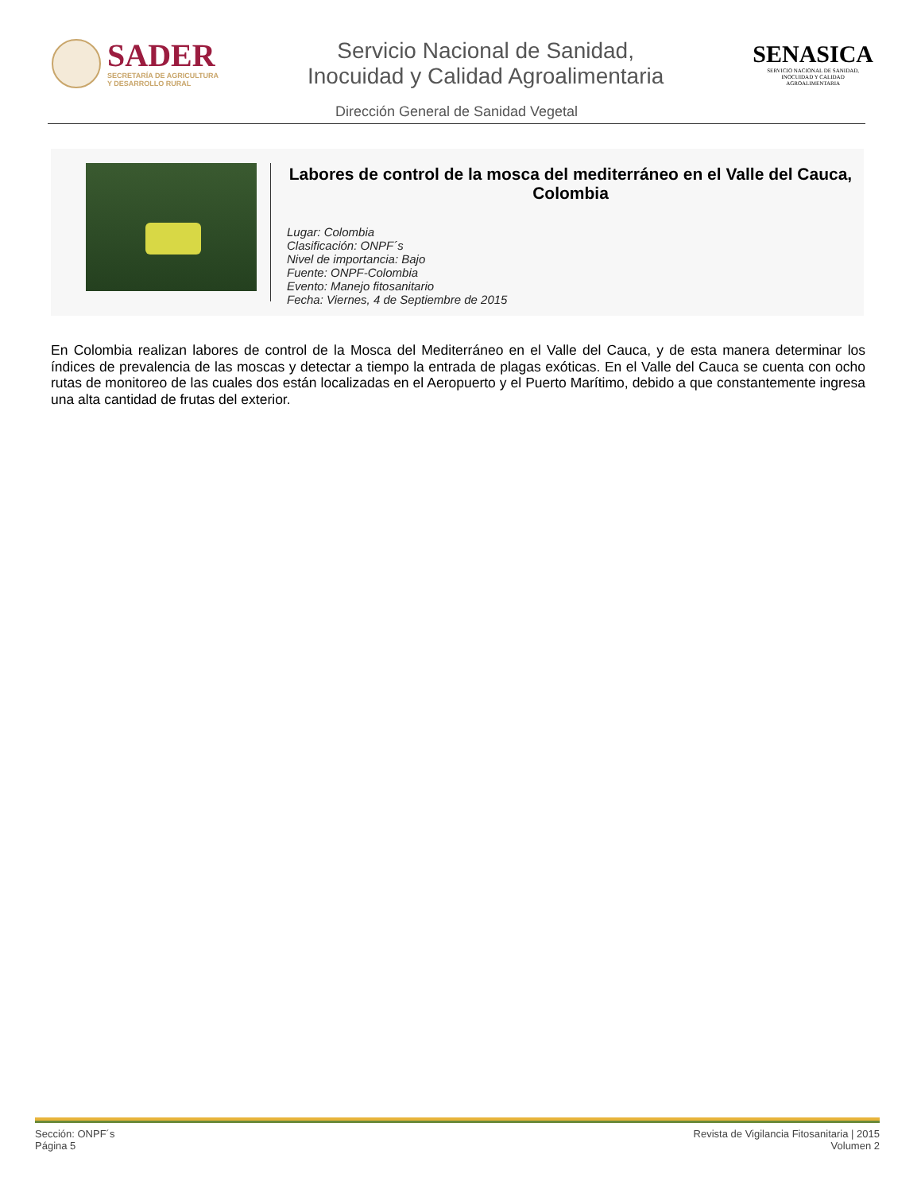SADER
SECRETARÍA DE AGRICULTURA
Y DESARROLLO RURAL
Servicio Nacional de Sanidad,
Inocuidad y Calidad Agroalimentaria
SENASICA
SERVICIO NACIONAL DE SANIDAD,
INOCUIDAD Y CALIDAD
AGROALIMENTARIA
Dirección General de Sanidad Vegetal
Labores de control de la mosca del mediterráneo en el Valle del Cauca, Colombia
Lugar: Colombia
Clasificación: ONPF´s
Nivel de importancia: Bajo
Fuente: ONPF-Colombia
Evento: Manejo fitosanitario
Fecha: Viernes, 4 de Septiembre de 2015
En Colombia realizan labores de control de la Mosca del Mediterráneo en el Valle del Cauca, y de esta manera determinar los índices de prevalencia de las moscas y detectar a tiempo la entrada de plagas exóticas. En el Valle del Cauca se cuenta con ocho rutas de monitoreo de las cuales dos están localizadas en el Aeropuerto y el Puerto Marítimo, debido a que constantemente ingresa una alta cantidad de frutas del exterior.
Sección: ONPF´s
Página 5
Revista de Vigilancia Fitosanitaria | 2015
Volumen 2